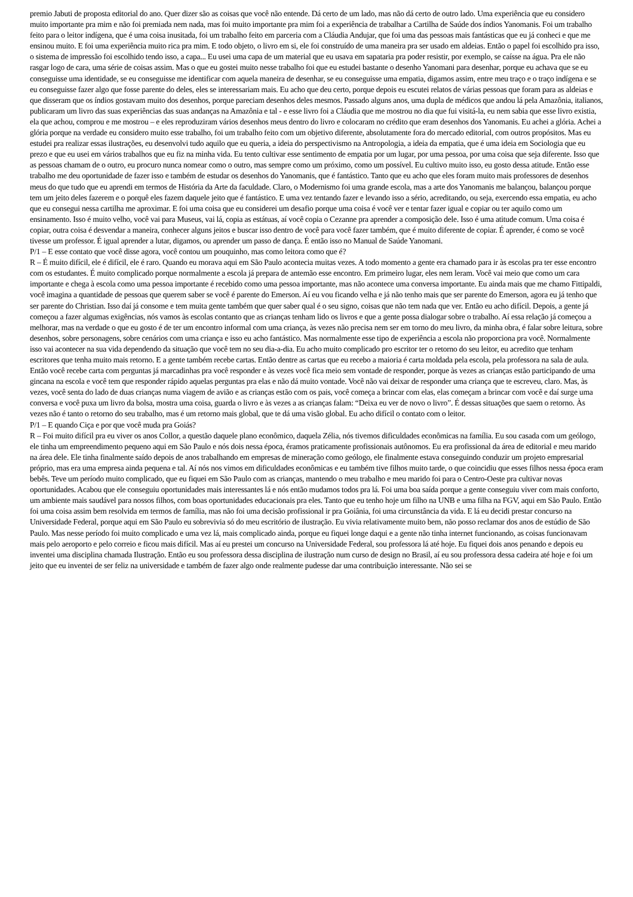premio Jabuti de proposta editorial do ano. Quer dizer são as coisas que você não entende. Dá certo de um lado, mas não dá certo de outro lado. Uma experiência que eu considero muito importante pra mim e não foi premiada nem nada, mas foi muito importante pra mim foi a experiência de trabalhar a Cartilha de Saúde dos índios Yanomanis. Foi um trabalho feito para o leitor indígena, que é uma coisa inusitada, foi um trabalho feito em parceria com a Cláudia Andujar, que foi uma das pessoas mais fantásticas que eu já conheci e que me ensinou muito. E foi uma experiência muito rica pra mim. E todo objeto, o livro em si, ele foi construído de uma maneira pra ser usado em aldeias. Então o papel foi escolhido pra isso, o sistema de impressão foi escolhido tendo isso, a capa... Eu usei uma capa de um material que eu usava em sapataria pra poder resistir, por exemplo, se caísse na água. Pra ele não rasgar logo de cara, uma série de coisas assim. Mas o que eu gostei muito nesse trabalho foi que eu estudei bastante o desenho Yanomani para desenhar, porque eu achava que se eu conseguisse uma identidade, se eu conseguisse me identificar com aquela maneira de desenhar, se eu conseguisse uma empatia, digamos assim, entre meu traço e o traço indígena e se eu conseguisse fazer algo que fosse parente do deles, eles se interessariam mais. Eu acho que deu certo, porque depois eu escutei relatos de várias pessoas que foram para as aldeias e que disseram que os índios gostavam muito dos desenhos, porque pareciam desenhos deles mesmos. Passado alguns anos, uma dupla de médicos que andou lá pela Amazônia, italianos, publicaram um livro das suas experiências das suas andanças na Amazônia e tal - e esse livro foi a Cláudia que me mostrou no dia que fui visitá-la, eu nem sabia que esse livro existia, ela que achou, comprou e me mostrou – e eles reproduziram vários desenhos meus dentro do livro e colocaram no crédito que eram desenhos dos Yanomanis. Eu achei a glória. Achei a glória porque na verdade eu considero muito esse trabalho, foi um trabalho feito com um objetivo diferente, absolutamente fora do mercado editorial, com outros propósitos. Mas eu estudei pra realizar essas ilustrações, eu desenvolvi tudo aquilo que eu queria, a ideia do perspectivismo na Antropologia, a ideia da empatia, que é uma ideia em Sociologia que eu prezo e que eu usei em vários trabalhos que eu fiz na minha vida. Eu tento cultivar esse sentimento de empatia por um lugar, por uma pessoa, por uma coisa que seja diferente. Isso que as pessoas chamam de o outro, eu procuro nunca nomear como o outro, mas sempre como um próximo, como um possível. Eu cultivo muito isso, eu gosto dessa atitude. Então esse trabalho me deu oportunidade de fazer isso e também de estudar os desenhos do Yanomanis, que é fantástico. Tanto que eu acho que eles foram muito mais professores de desenhos meus do que tudo que eu aprendi em termos de História da Arte da faculdade. Claro, o Modernismo foi uma grande escola, mas a arte dos Yanomanis me balançou, balançou porque tem um jeito deles fazerem e o porquê eles fazem daquele jeito que é fantástico. E uma vez tentando fazer e levando isso a sério, acreditando, ou seja, exercendo essa empatia, eu acho que eu consegui nessa cartilha me aproximar. E foi uma coisa que eu considerei um desafio porque uma coisa é você ver e tentar fazer igual e copiar ou ter aquilo como um ensinamento. Isso é muito velho, você vai para Museus, vai lá, copia as estátuas, aí você copia o Cezanne pra aprender a composição dele. Isso é uma atitude comum. Uma coisa é copiar, outra coisa é desvendar a maneira, conhecer alguns jeitos e buscar isso dentro de você para você fazer também, que é muito diferente de copiar. É aprender, é como se você tivesse um professor. É igual aprender a lutar, digamos, ou aprender um passo de dança. É então isso no Manual de Saúde Yanomani.
P/1 – E esse contato que você disse agora, você contou um pouquinho, mas como leitora como que é?
R – É muito difícil, ele é difícil, ele é raro. Quando eu morava aqui em São Paulo acontecia muitas vezes. A todo momento a gente era chamado para ir às escolas pra ter esse encontro com os estudantes. É muito complicado porque normalmente a escola já prepara de antemão esse encontro. Em primeiro lugar, eles nem leram. Você vai meio que como um cara importante e chega à escola como uma pessoa importante é recebido como uma pessoa importante, mas não acontece uma conversa importante. Eu ainda mais que me chamo Fittipaldi, você imagina a quantidade de pessoas que querem saber se você é parente do Emerson. Aí eu vou ficando velha e já não tenho mais que ser parente do Emerson, agora eu já tenho que ser parente do Christian. Isso daí já consome e tem muita gente também que quer saber qual é o seu signo, coisas que não tem nada que ver. Então eu acho difícil. Depois, a gente já começou a fazer algumas exigências, nós vamos às escolas contanto que as crianças tenham lido os livros e que a gente possa dialogar sobre o trabalho. Aí essa relação já começou a melhorar, mas na verdade o que eu gosto é de ter um encontro informal com uma criança, às vezes não precisa nem ser em torno do meu livro, da minha obra, é falar sobre leitura, sobre desenhos, sobre personagens, sobre cenários com uma criança e isso eu acho fantástico. Mas normalmente esse tipo de experiência a escola não proporciona pra você. Normalmente isso vai acontecer na sua vida dependendo da situação que você tem no seu dia-a-dia. Eu acho muito complicado pro escritor ter o retorno do seu leitor, eu acredito que tenham escritores que tenha muito mais retorno. E a gente também recebe cartas. Então dentre as cartas que eu recebo a maioria é carta moldada pela escola, pela professora na sala de aula. Então você recebe carta com perguntas já marcadinhas pra você responder e às vezes você fica meio sem vontade de responder, porque às vezes as crianças estão participando de uma gincana na escola e você tem que responder rápido aquelas perguntas pra elas e não dá muito vontade. Você não vai deixar de responder uma criança que te escreveu, claro. Mas, às vezes, você senta do lado de duas crianças numa viagem de avião e as crianças estão com os pais, você começa a brincar com elas, elas começam a brincar com você e daí surge uma conversa e você puxa um livro da bolsa, mostra uma coisa, guarda o livro e às vezes a as crianças falam: “Deixa eu ver de novo o livro”. É dessas situações que saem o retorno. Às vezes não é tanto o retorno do seu trabalho, mas é um retorno mais global, que te dá uma visão global. Eu acho difícil o contato com o leitor.
P/1 – E quando Ciça e por que você muda pra Goiás?
R – Foi muito difícil pra eu viver os anos Collor, a questão daquele plano econômico, daquela Zélia, nós tivemos dificuldades econômicas na família. Eu sou casada com um geólogo, ele tinha um empreendimento pequeno aqui em São Paulo e nós dois nessa época, éramos praticamente profissionais autônomos. Eu era profissional da área de editorial e meu marido na área dele. Ele tinha finalmente saído depois de anos trabalhando em empresas de mineração como geólogo, ele finalmente estava conseguindo conduzir um projeto empresarial próprio, mas era uma empresa ainda pequena e tal. Aí nós nos vimos em dificuldades econômicas e eu também tive filhos muito tarde, o que coincidiu que esses filhos nessa época eram bebês. Teve um período muito complicado, que eu fiquei em São Paulo com as crianças, mantendo o meu trabalho e meu marido foi para o Centro-Oeste pra cultivar novas oportunidades. Acabou que ele conseguiu oportunidades mais interessantes lá e nós então mudamos todos pra lá. Foi uma boa saída porque a gente conseguiu viver com mais conforto, um ambiente mais saudável para nossos filhos, com boas oportunidades educacionais pra eles. Tanto que eu tenho hoje um filho na UNB e uma filha na FGV, aqui em São Paulo. Então foi uma coisa assim bem resolvida em termos de família, mas não foi uma decisão profissional ir pra Goiânia, foi uma circunstância da vida. E lá eu decidi prestar concurso na Universidade Federal, porque aqui em São Paulo eu sobrevivia só do meu escritório de ilustração. Eu vivia relativamente muito bem, não posso reclamar dos anos de estúdio de São Paulo. Mas nesse período foi muito complicado e uma vez lá, mais complicado ainda, porque eu fiquei longe daqui e a gente não tinha internet funcionando, as coisas funcionavam mais pelo aeroporto e pelo correio e ficou mais difícil. Mas aí eu prestei um concurso na Universidade Federal, sou professora lá até hoje. Eu fiquei dois anos penando e depois eu inventei uma disciplina chamada Ilustração. Então eu sou professora dessa disciplina de ilustração num curso de design no Brasil, aí eu sou professora dessa cadeira até hoje e foi um jeito que eu inventei de ser feliz na universidade e também de fazer algo onde realmente pudesse dar uma contribuição interessante. Não sei se